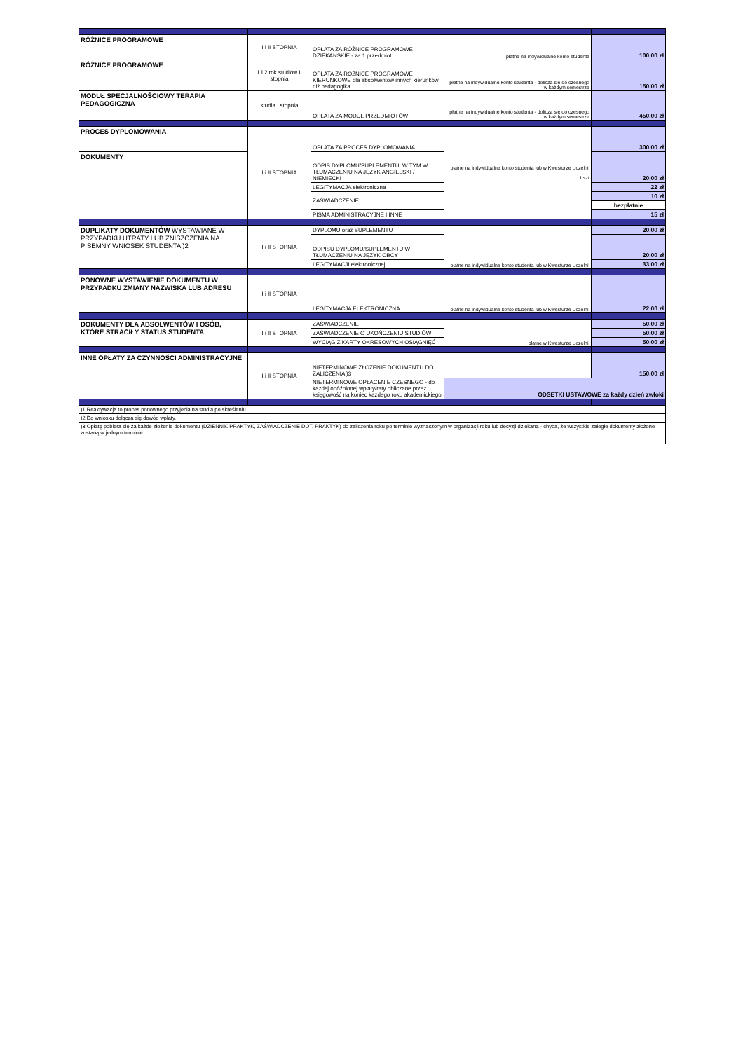| RÓŻNICE PROGRAMOWE | I i II STOPNIA | OPŁATA ZA RÓŻNICE PROGRAMOWE DZIEKAŃSKIE - za 1 przedmiot | płatne na indywidualne konto studenta | 100,00 zł |
| RÓŻNICE PROGRAMOWE | 1 i 2 rok studiów II stopnia | OPŁATA ZA RÓŻNICE PROGRAMOWE KIERUNKOWE dla absolwentów innych kierunków niż pedagogika | płatne na indywidualne konto studenta - dolicza się do czesnego w każdym semestrze | 150,00 zł |
| MODUŁ SPECJALNOŚCIOWY TERAPIA PEDAGOGICZNA | studia I stopnia | OPŁATA ZA MODUŁ PRZEDMIOTÓW | płatne na indywidualne konto studenta - dolicza się do czesnego w każdym semestrze | 450,00 zł |
| PROCES DYPLOMOWANIA | I i II STOPNIA | OPŁATA ZA PROCES DYPLOMOWANIA | płatne na indywidualne konto studenta lub w Kwesturze Uczelnii 1 szt | 300,00 zł |
| DOKUMENTY | | ODPIS DYPLOMU/SUPLEMENTU, W TYM W TŁUMACZENIU NA JĘZYK ANGIELSKI / NIEMIECKI | | 20,00 zł |
| | | LEGITYMACJA elektroniczna | | 22 zł |
| | | ZAŚWIADCZENIE: | | 10 zł |
| | | | | bezpłatnie |
| | | PISMA ADMINISTRACYJNE I INNE | | 15 zł |
| DUPLIKATY DOKUMENTÓW WYSTAWIANE W PRZYPADKU UTRATY LUB ZNISZCZENIA NA PISEMNY WNIOSEK STUDENTA )2 | I i II STOPNIA | DYPLOMU oraz SUPLEMENTU | płatne na indywidualne konto studenta lub w Kwesturze Uczelnii | 20,00 zł |
| | | ODPISU DYPLOMU/SUPLEMENTU W TŁUMACZENIU NA JĘZYK OBCY | | 20,00 zł |
| | | LEGITYMACJI elektronicznej | | 33,00 zł |
| PONOWNE WYSTAWIENIE DOKUMENTU W PRZYPADKU ZMIANY NAZWISKA LUB ADRESU | I i II STOPNIA | LEGITYMACJA ELEKTRONICZNA | płatne na indywidualne konto studenta lub w Kwesturze Uczelnii | 22,00 zł |
| DOKUMENTY DLA ABSOLWENTÓW I OSÓB, KTÓRE STRACIŁY STATUS STUDENTA | I i II STOPNIA | ZAŚWIADCZENIE | płatne w Kwesturze Uczelnii | 50,00 zł |
| | | ZAŚWIADCZENIE O UKOŃCZENIU STUDIÓW | | 50,00 zł |
| | | WYCIĄG Z KARTY OKRESOWYCH OSIĄGNIĘĆ | | 50,00 zł |
| INNE OPŁATY ZA CZYNNOŚCI ADMINISTRACYJNE | I i II STOPNIA | NIETERMINOWE ZŁOŻENIE DOKUMENTU DO ZALICZENIA )3 | | 150,00 zł |
| | | NIETERMINOWE OPŁACENIE CZESNEGO - do każdej opóźnionej wpłaty/raty obliczane przez księgowość na koniec każdego roku akademickiego | ODSETKI USTAWOWE za każdy dzień zwłoki | |
| )1 Reaktywacja to proces ponownego przyjecia na studia po skreśleniu. | | | | |
| )2 Do wniosku dołącza się dowód wpłaty. | | | | |
| )3 Opłatę pobiera się za każde złożenie dokumentu (DZIENNIK PRAKTYK, ZAŚWIADCZENIE DOT. PRAKTYK) do zaliczenia roku po terminie wyznaczonym w organizacji roku lub decyzji dziekana - chyba, że wszystkie zaległe dokumenty złożone zostaną w jednym terminie. | | | | |